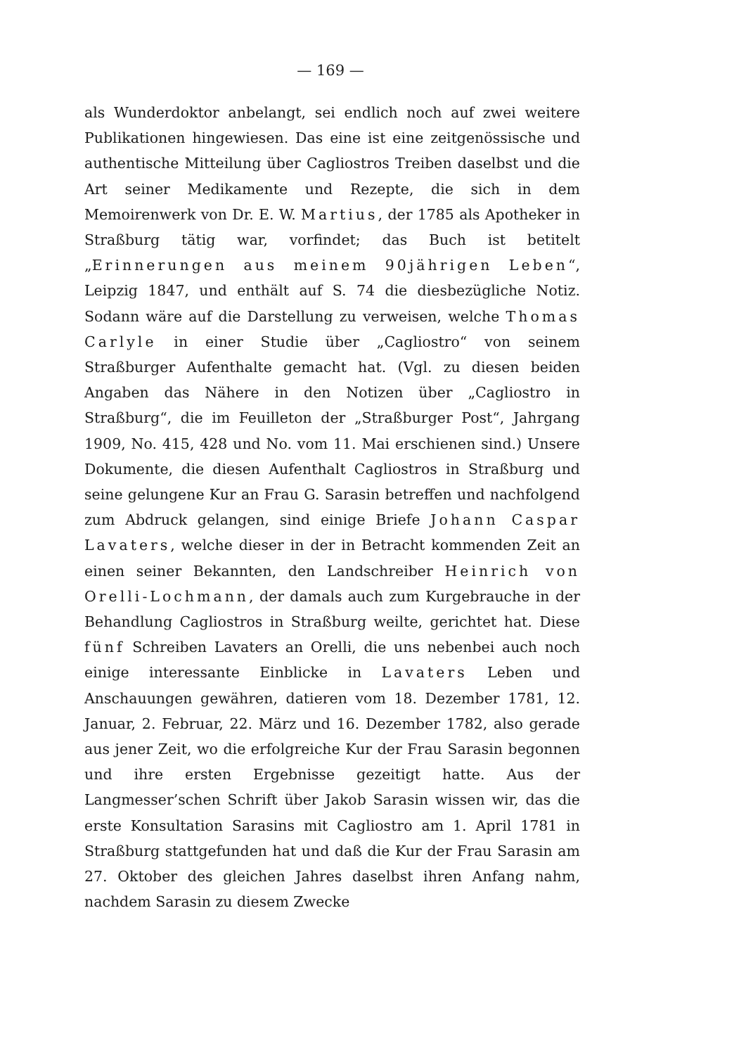— 169 —
als Wunderdoktor anbelangt, sei endlich noch auf zwei weitere Publikationen hingewiesen. Das eine ist eine zeitgenössische und authentische Mitteilung über Cagliostros Treiben daselbst und die Art seiner Medikamente und Rezepte, die sich in dem Memoirenwerk von Dr. E. W. Martius, der 1785 als Apotheker in Straßburg tätig war, vorfindet; das Buch ist betitelt „Erinnerungen aus meinem 90jährigen Leben“, Leipzig 1847, und enthält auf S. 74 die diesbezügliche Notiz. Sodann wäre auf die Darstellung zu verweisen, welche Thomas Carlyle in einer Studie über „Cagliostro“ von seinem Straßburger Aufenthalte gemacht hat. (Vgl. zu diesen beiden Angaben das Nähere in den Notizen über „Cagliostro in Straßburg“, die im Feuilleton der „Straßburger Post“, Jahrgang 1909, No. 415, 428 und No. vom 11. Mai erschienen sind.) Unsere Dokumente, die diesen Aufenthalt Cagliostros in Straßburg und seine gelungene Kur an Frau G. Sarasin betreffen und nachfolgend zum Abdruck gelangen, sind einige Briefe Johann Caspar Lavaters, welche dieser in der in Betracht kommenden Zeit an einen seiner Bekannten, den Landschreiber Heinrich von Orelli-Lochmann, der damals auch zum Kurgebrauche in der Behandlung Cagliostros in Straßburg weilte, gerichtet hat. Diese fünf Schreiben Lavaters an Orelli, die uns nebenbei auch noch einige interessante Einblicke in Lavaters Leben und Anschauungen gewähren, datieren vom 18. Dezember 1781, 12. Januar, 2. Februar, 22. März und 16. Dezember 1782, also gerade aus jener Zeit, wo die erfolgreiche Kur der Frau Sarasin begonnen und ihre ersten Ergebnisse gezeitigt hatte. Aus der Langmesser’schen Schrift über Jakob Sarasin wissen wir, das die erste Konsultation Sarasins mit Cagliostro am 1. April 1781 in Straßburg stattgefunden hat und daß die Kur der Frau Sarasin am 27. Oktober des gleichen Jahres daselbst ihren Anfang nahm, nachdem Sarasin zu diesem Zwecke